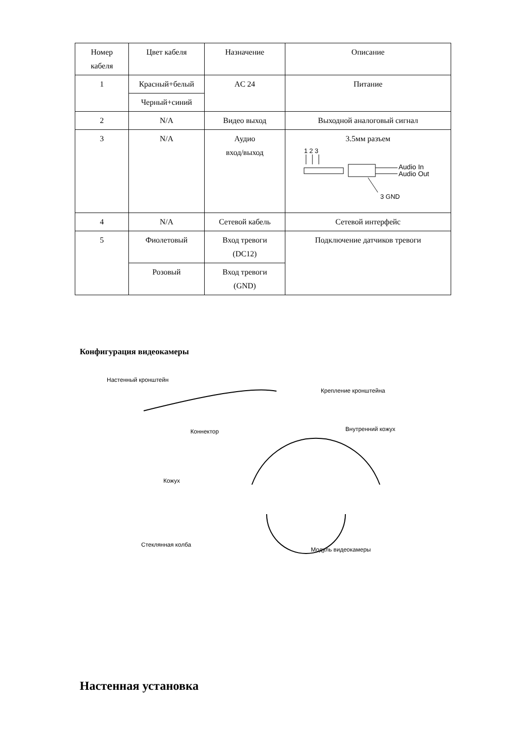| Номер кабеля | Цвет кабеля | Назначение | Описание |
| 1 | Красный+белый | AC 24 | Питание |
| | Черный+синий | | |
| 2 | N/A | Видео выход | Выходной аналоговый сигнал |
| 3 | N/A | Аудио вход/выход | 3.5мм разъем 1 2 3 Audio In Audio Out 3 GND |
| 4 | N/A | Сетевой кабель | Сетевой интерфейс |
| 5 | Фиолетовый | Вход тревоги (DC12) | Подключение датчиков тревоги |
| | Розовый | Вход тревоги (GND) | |
Конфигурация видеокамеры
Настенный кронштейн
Крепление кронштейна
Коннектор Внутренний кожух
Кожух
Стеклянная колба
Модуль видеокамеры
Настенная установка